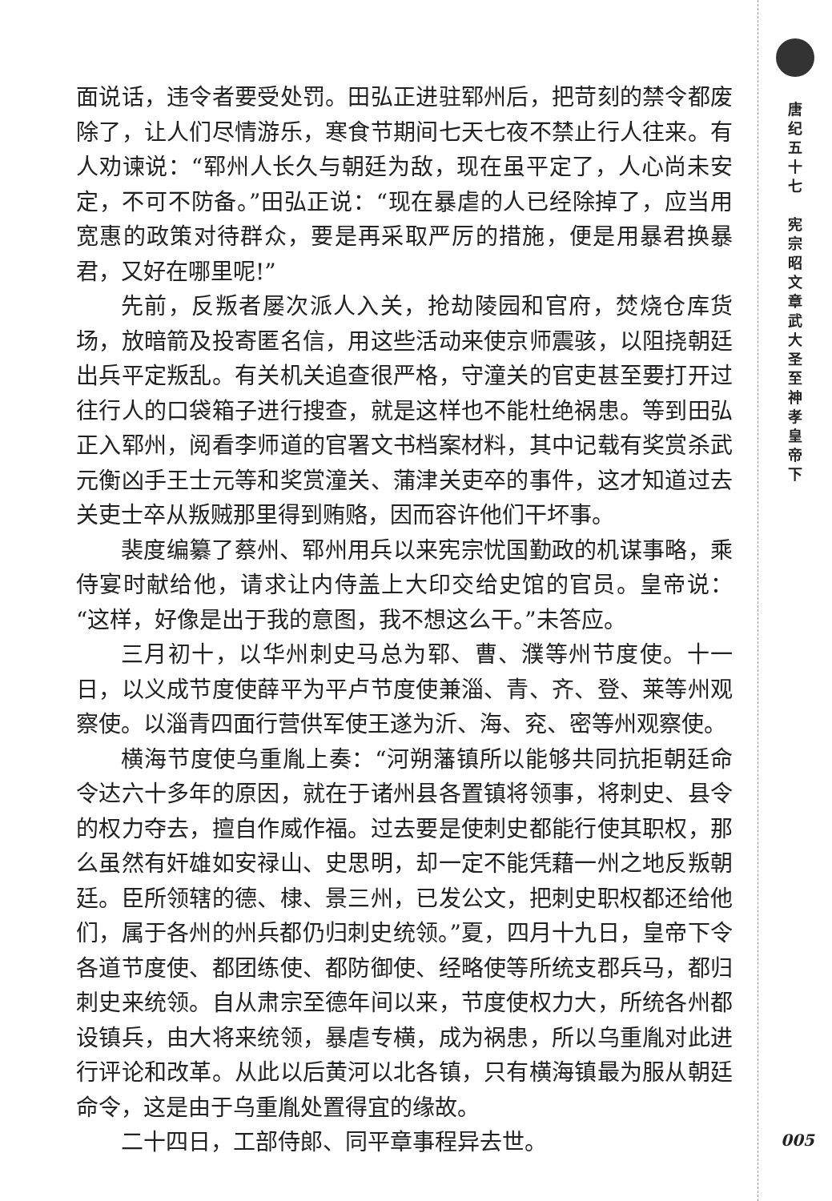面说话，违令者要受处罚。田弘正进驻郓州后，把苛刻的禁令都废除了，让人们尽情游乐，寒食节期间七天七夜不禁止行人往来。有人劝谏说：“郓州人长久与朝廷为敌，现在虽平定了，人心尚未安定，不可不防备。”田弘正说：“现在暴虐的人已经除掉了，应当用宽惠的政策对待群众，要是再采取严厉的措施，便是用暴君换暴君，又好在哪里呢!”
先前，反叛者屡次派人入关，抢劫陵园和官府，焚烧仓库货场，放暗箭及投寄匿名信，用这些活动来使京师震骇，以阻挠朝廷出兵平定叛乱。有关机关追查很严格，守潼关的官吏甚至要打开过往行人的口袋箱子进行搜查，就是这样也不能杜绝祸患。等到田弘正入郓州，阅看李师道的官署文书档案材料，其中记载有奖赏杀武元衡凶手王士元等和奖赏潼关、蒲津关吏卒的事件，这才知道过去关吏士卒从叛贼那里得到贿赂，因而容许他们干坏事。
裴度编纂了蔡州、郓州用兵以来宪宗忧国勤政的机谋事略，乘侍宴时献给他，请求让内侍盖上大印交给史馆的官员。皇帝说：“这样，好像是出于我的意图，我不想这么干。”未答应。
三月初十，以华州刺史马总为郓、曹、濮等州节度使。十一日，以义成节度使薛平为平卢节度使兼淄、青、齐、登、莱等州观察使。以淄青四面行营供军使王遂为沂、海、兖、密等州观察使。
横海节度使乌重胤上奏：“河朔藩镇所以能够共同抗拒朝廷命令达六十多年的原因，就在于诸州县各置镇将领事，将刺史、县令的权力夺去，擅自作威作福。过去要是使刺史都能行使其职权，那么虽然有奸雄如安禄山、史思明，却一定不能凭藉一州之地反叛朝廷。臣所领辖的德、棣、景三州，已发公文，把刺史职权都还给他们，属于各州的州兵都仍归刺史统领。”夏，四月十九日，皇帝下令各道节度使、都团练使、都防御使、经略使等所统支郡兵马，都归刺史来统领。自从肃宗至德年间以来，节度使权力大，所统各州都设镇兵，由大将来统领，暴虐专横，成为祸患，所以乌重胤对此进行评论和改革。从此以后黄河以北各镇，只有横海镇最为服从朝廷命令，这是由于乌重胤处置得宜的缘故。
二十四日，工部侍郎、同平章事程异去世。
唐 纪 五 十 七
宪 宗 昭 文 章 武 大 圣 至 神 孝 皇 帝 下
005